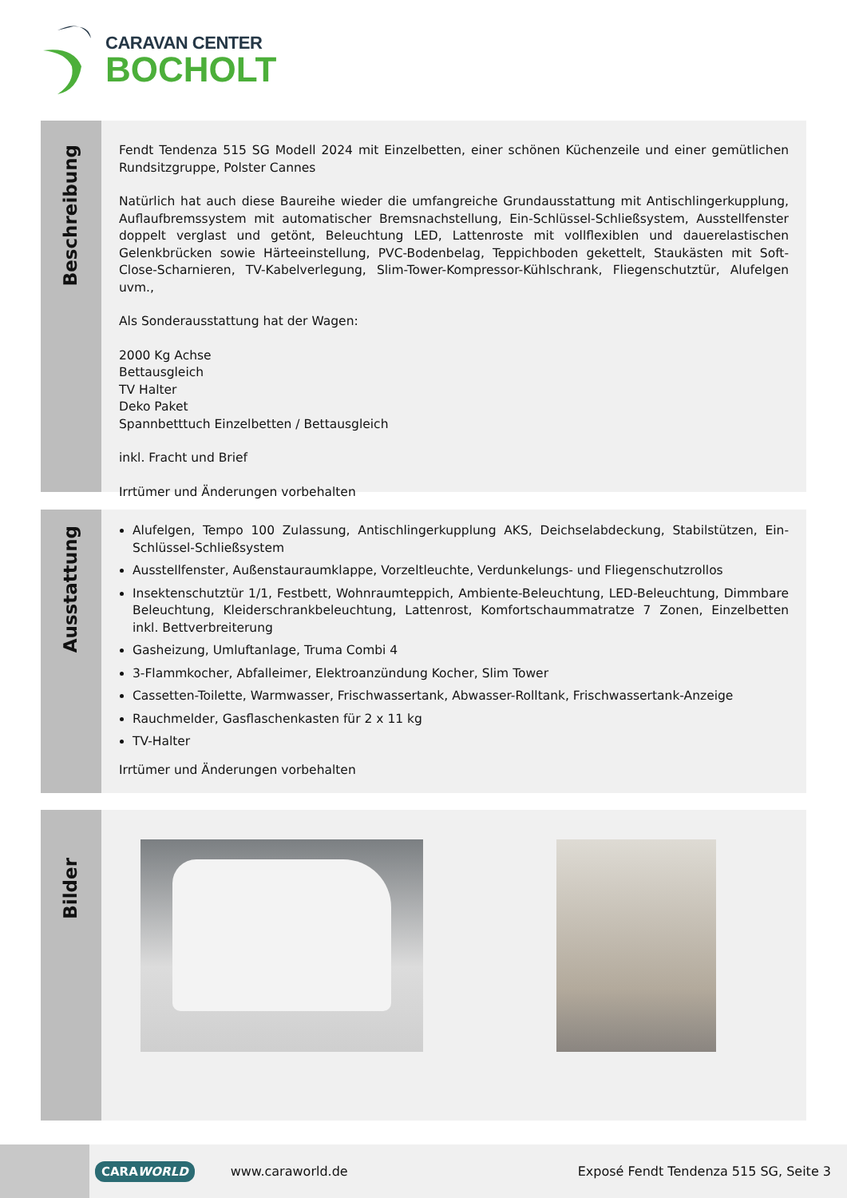CARAVAN CENTER
BOCHOLT
Beschreibung
Fendt Tendenza 515 SG Modell 2024 mit Einzelbetten, einer schönen Küchenzeile und einer gemütlichen Rundsitzgruppe, Polster Cannes
Natürlich hat auch diese Baureihe wieder die umfangreiche Grundausstattung mit Antischlingerkupplung, Auflaufbremssystem mit automatischer Bremsnachstellung, Ein-Schlüssel-Schließsystem, Ausstellfenster doppelt verglast und getönt, Beleuchtung LED, Lattenroste mit vollflexiblen und dauerelastischen Gelenkbrücken sowie Härteeinstellung, PVC-Bodenbelag, Teppichboden gekettelt, Staukästen mit Soft-Close-Scharnieren, TV-Kabelverlegung, Slim-Tower-Kompressor-Kühlschrank, Fliegenschutztür, Alufelgen uvm.,
Als Sonderausstattung hat der Wagen:
2000 Kg Achse
Bettausgleich
TV Halter
Deko Paket
Spannbetttuch Einzelbetten / Bettausgleich
inkl. Fracht und Brief
Irrtümer und Änderungen vorbehalten
Ausstattung
Alufelgen, Tempo 100 Zulassung, Antischlingerkupplung AKS, Deichselabdeckung, Stabilstützen, Ein-Schlüssel-Schließsystem
Ausstellfenster, Außenstauraumklappe, Vorzeltleuchte, Verdunkelungs- und Fliegenschutzrollos
Insektenschutztür 1/1, Festbett, Wohnraumteppich, Ambiente-Beleuchtung, LED-Beleuchtung, Dimmbare Beleuchtung, Kleiderschrankbeleuchtung, Lattenrost, Komfortschaummatratze 7 Zonen, Einzelbetten inkl. Bettverbreiterung
Gasheizung, Umluftanlage, Truma Combi 4
3-Flammkocher, Abfalleimer, Elektroanzündung Kocher, Slim Tower
Cassetten-Toilette, Warmwasser, Frischwassertank, Abwasser-Rolltank, Frischwassertank-Anzeige
Rauchmelder, Gasflaschenkasten für 2 x 11 kg
TV-Halter
Irrtümer und Änderungen vorbehalten
Bilder
CARAWORLD
www.caraworld.de
Exposé Fendt Tendenza 515 SG, Seite 3